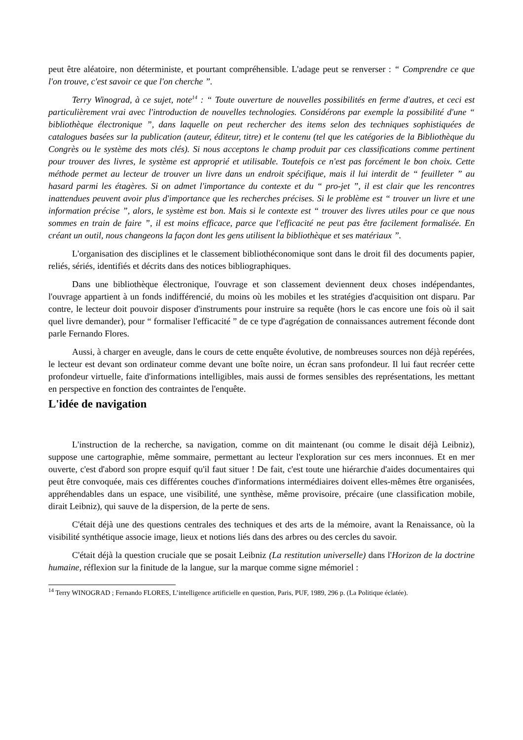peut être aléatoire, non déterministe, et pourtant compréhensible. L'adage peut se renverser : “ Comprendre ce que l'on trouve, c'est savoir ce que l'on cherche ”.
Terry Winograd, à ce sujet, note<sup>14</sup> : “ Toute ouverture de nouvelles possibilités en ferme d'autres, et ceci est particulièrement vrai avec l'introduction de nouvelles technologies. Considérons par exemple la possibilité d'une “ bibliothèque électronique ”, dans laquelle on peut rechercher des items selon des techniques sophistiquées de catalogues basées sur la publication (auteur, éditeur, titre) et le contenu (tel que les catégories de la Bibliothèque du Congrès ou le système des mots clés). Si nous acceptons le champ produit par ces classifications comme pertinent pour trouver des livres, le système est approprié et utilisable. Toutefois ce n'est pas forcément le bon choix. Cette méthode permet au lecteur de trouver un livre dans un endroit spécifique, mais il lui interdit de “ feuilleter ” au hasard parmi les étagères. Si on admet l'importance du contexte et du “ pro-jet ”, il est clair que les rencontres inattendues peuvent avoir plus d'importance que les recherches précises. Si le problème est “ trouver un livre et une information précise ”, alors, le système est bon. Mais si le contexte est “ trouver des livres utiles pour ce que nous sommes en train de faire ”, il est moins efficace, parce que l'efficacité ne peut pas être facilement formalisée. En créant un outil, nous changeons la façon dont les gens utilisent la bibliothèque et ses matériaux ”.
L'organisation des disciplines et le classement bibliothéconomique sont dans le droit fil des documents papier, reliés, sériés, identifiés et décrits dans des notices bibliographiques.
Dans une bibliothèque électronique, l'ouvrage et son classement deviennent deux choses indépendantes, l'ouvrage appartient à un fonds indifférencié, du moins où les mobiles et les stratégies d'acquisition ont disparu. Par contre, le lecteur doit pouvoir disposer d'instruments pour instruire sa requête (hors le cas encore une fois où il sait quel livre demander), pour “ formaliser l'efficacité ” de ce type d'agrégation de connaissances autrement féconde dont parle Fernando Flores.
Aussi, à charger en aveugle, dans le cours de cette enquête évolutive, de nombreuses sources non déjà repérées, le lecteur est devant son ordinateur comme devant une boîte noire, un écran sans profondeur. Il lui faut recréer cette profondeur virtuelle, faite d'informations intelligibles, mais aussi de formes sensibles des représentations, les mettant en perspective en fonction des contraintes de l'enquête.
L'idée de navigation
L'instruction de la recherche, sa navigation, comme on dit maintenant (ou comme le disait déjà Leibniz), suppose une cartographie, même sommaire, permettant au lecteur l'exploration sur ces mers inconnues. Et en mer ouverte, c'est d'abord son propre esquif qu'il faut situer ! De fait, c'est toute une hiérarchie d'aides documentaires qui peut être convoquée, mais ces différentes couches d'informations intermédiaires doivent elles-mêmes être organisées, appréhendables dans un espace, une visibilité, une synthèse, même provisoire, précaire (une classification mobile, dirait Leibniz), qui sauve de la dispersion, de la perte de sens.
C'était déjà une des questions centrales des techniques et des arts de la mémoire, avant la Renaissance, où la visibilité synthétique associe image, lieux et notions liés dans des arbres ou des cercles du savoir.
C'était déjà la question cruciale que se posait Leibniz (La restitution universelle) dans l'Horizon de la doctrine humaine, réflexion sur la finitude de la langue, sur la marque comme signe mémoriel :
<sup>14</sup> Terry WINOGRAD ; Fernando FLORES, L’intelligence artificielle en question, Paris, PUF, 1989, 296 p. (La Politique éclatée).